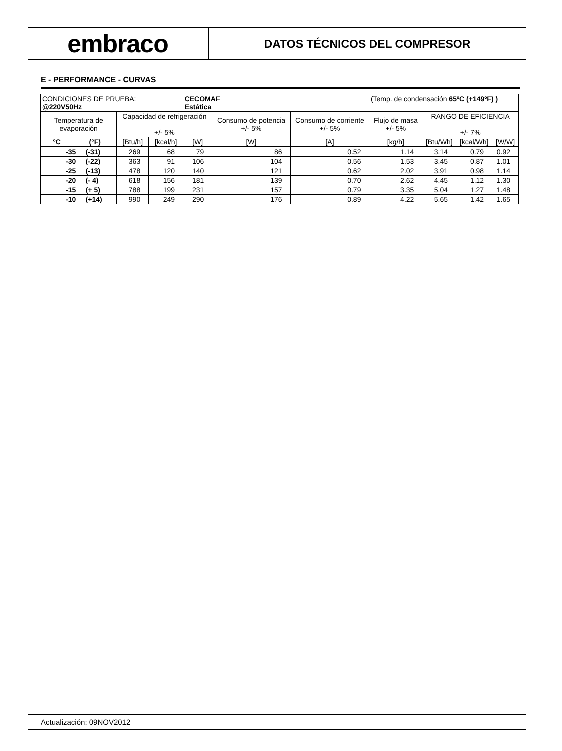embraco
DATOS TÉCNICOS DEL COMPRESOR
E - PERFORMANCE - CURVAS
| CONDICIONES DE PRUEBA: @220V50Hz | | | | CECOMAF Estática | | | (Temp. de condensación 65ºC (+149ºF) ) | | | |
| Temperatura de evaporación | | Capacidad de refrigeración +/- 5% | | | Consumo de potencia +/- 5% | Consumo de corriente +/- 5% | Flujo de masa +/- 5% | RANGO DE EFICIENCIA +/- 7% | | |
| °C | (°F) | [Btu/h] | [kcal/h] | [W] | [W] | [A] | [kg/h] | [Btu/Wh] | [kcal/Wh] | [W/W] |
| -35 (-31) | | 269 | 68 | 79 | 86 | 0.52 | 1.14 | 3.14 | 0.79 | 0.92 |
| -30 (-22) | | 363 | 91 | 106 | 104 | 0.56 | 1.53 | 3.45 | 0.87 | 1.01 |
| -25 (-13) | | 478 | 120 | 140 | 121 | 0.62 | 2.02 | 3.91 | 0.98 | 1.14 |
| -20 (- 4) | | 618 | 156 | 181 | 139 | 0.70 | 2.62 | 4.45 | 1.12 | 1.30 |
| -15 (+ 5) | | 788 | 199 | 231 | 157 | 0.79 | 3.35 | 5.04 | 1.27 | 1.48 |
| -10 (+14) | | 990 | 249 | 290 | 176 | 0.89 | 4.22 | 5.65 | 1.42 | 1.65 |
Actualización: 09NOV2012